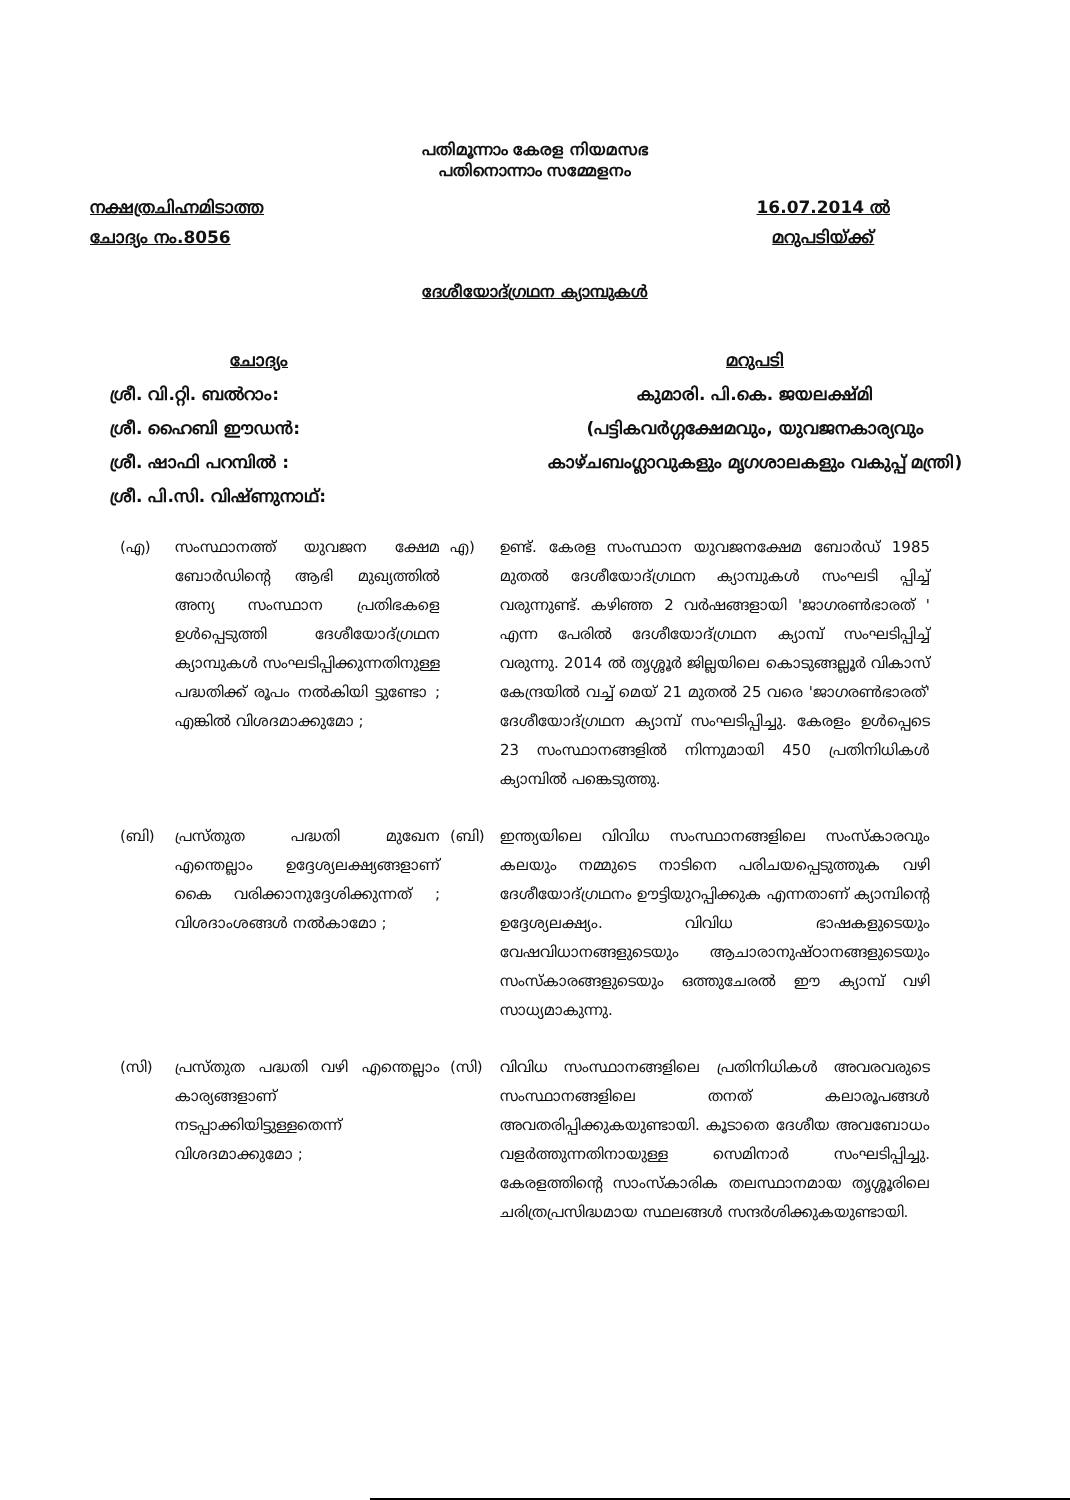പതിമൂന്നാം കേരള നിയമസഭ
പതിനൊന്നാം സമ്മേളനം
നക്ഷത്രചിഹ്നമിടാത്ത
ചോദ്യം നം.8056
16.07.2014 ൽ
മറുപടിയ്ക്ക്
ദേശീയോദ്ഗ്രഥന ക്യാമ്പുകൾ
ചോദ്യം
ശ്രീ. വി.റ്റി. ബൽറാം:
ശ്രീ. ഹൈബി ഈഡൻ:
ശ്രീ. ഷാഫി പറമ്പിൽ :
ശ്രീ. പി.സി. വിഷ്ണുനാഥ്:
മറുപടി
കുമാരി. പി.കെ. ജയലക്ഷ്മി
(പട്ടികവർഗ്ഗക്ഷേമവും, യുവജനകാര്യവും
കാഴ്ചബംഗ്ലാവുകളും മൃഗശാലകളും വകുപ്പ് മന്ത്രി)
(എ) സംസ്ഥാനത്ത് യുവജന ക്ഷേമ ബോർഡിന്റെ ആഭി മുഖ്യത്തിൽ അന്യ സംസ്ഥാന പ്രതിഭകളെ ഉൾപ്പെടുത്തി ദേശീയോദ്ഗ്രഥന ക്യാമ്പുകൾ സംഘടിപ്പിക്കുന്നതിനുള്ള പദ്ധതിക്ക് രൂപം നൽകിയി ട്ടുണ്ടോ ; എങ്കിൽ വിശദമാക്കുമോ ;
എ) ഉണ്ട്. കേരള സംസ്ഥാന യുവജനക്ഷേമ ബോർഡ് 1985 മുതൽ ദേശീയോദ്ഗ്രഥന ക്യാമ്പുകൾ സംഘടി പ്പിച്ച് വരുന്നുണ്ട്. കഴിഞ്ഞ 2 വർഷങ്ങളായി 'ജാഗരൺഭാരത് ' എന്ന പേരിൽ ദേശീയോദ്ഗ്രഥന ക്യാമ്പ് സംഘടിപ്പിച്ച് വരുന്നു. 2014 ൽ തൃശ്ശൂർ ജില്ലയിലെ കൊടുങ്ങല്ലൂർ വികാസ് കേന്ദ്രയിൽ വച്ച് മെയ് 21 മുതൽ 25 വരെ 'ജാഗരൺഭാരത്' ദേശീയോദ്ഗ്രഥന ക്യാമ്പ് സംഘടിപ്പിച്ചു. കേരളം ഉൾപ്പെടെ 23 സംസ്ഥാനങ്ങളിൽ നിന്നുമായി 450 പ്രതിനിധികൾ ക്യാമ്പിൽ പങ്കെടുത്തു.
(ബി) പ്രസ്തുത പദ്ധതി മുഖേന എന്തെല്ലാം ഉദ്ദേശ്യലക്ഷ്യങ്ങളാണ് കൈ വരിക്കാനുദ്ദേശിക്കുന്നത് ; വിശദാംശങ്ങൾ നൽകാമോ ;
(ബി) ഇന്ത്യയിലെ വിവിധ സംസ്ഥാനങ്ങളിലെ സംസ്കാരവും കലയും നമ്മുടെ നാടിനെ പരിചയപ്പെടുത്തുക വഴി ദേശീയോദ്ഗ്രഥനം ഊട്ടിയുറപ്പിക്കുക എന്നതാണ് ക്യാമ്പിന്റെ ഉദ്ദേശ്യലക്ഷ്യം. വിവിധ ഭാഷകളുടെയും വേഷവിധാനങ്ങളുടെയും ആചാരാനുഷ്ഠാനങ്ങളുടെയും സംസ്കാരങ്ങളുടെയും ഒത്തുചേരൽ ഈ ക്യാമ്പ് വഴി സാധ്യമാകുന്നു.
(സി) പ്രസ്തുത പദ്ധതി വഴി എന്തെല്ലാം കാര്യങ്ങളാണ് നടപ്പാക്കിയിട്ടുള്ളതെന്ന് വിശദമാക്കുമോ ;
(സി) വിവിധ സംസ്ഥാനങ്ങളിലെ പ്രതിനിധികൾ അവരവരുടെ സംസ്ഥാനങ്ങളിലെ തനത് കലാരൂപങ്ങൾ അവതരിപ്പിക്കുകയുണ്ടായി. കൂടാതെ ദേശീയ അവബോധം വളർത്തുന്നതിനായുള്ള സെമിനാർ സംഘടിപ്പിച്ചു. കേരളത്തിന്റെ സാംസ്കാരിക തലസ്ഥാനമായ തൃശ്ശൂരിലെ ചരിത്രപ്രസിദ്ധമായ സ്ഥലങ്ങൾ സന്ദർശിക്കുകയുണ്ടായി.